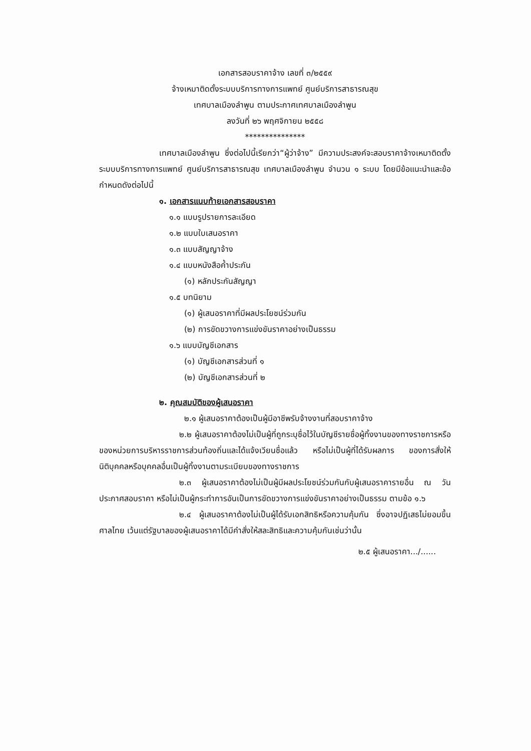เอกสารสอบราคาจ้าง เลขที่ ๓/๒๕๕๙
จ้างเหมาติดตั้งระบบบริการทางการแพทย์ ศูนย์บริการสาธารณสุข
เทศบาลเมืองลำพูน ตามประกาศเทศบาลเมืองลำพูน
ลงวันที่ ๒๖ พฤศจิกายน ๒๕๕๘
***************
เทศบาลเมืองลำพูน ซึ่งต่อไปนี้เรียกว่า“ผู้ว่าจ้าง” มีความประสงค์จะสอบราคาจ้างเหมาติดตั้งระบบบริการทางการแพทย์ ศูนย์บริการสาธารณสุข เทศบาลเมืองลำพูน จำนวน ๑ ระบบ โดยมีข้อแนะนำและข้อกำหนดดังต่อไปนี้
๑. เอกสารแนบท้ายเอกสารสอบราคา
๑.๑ แบบรูปรายการละเอียด
๑.๒ แบบใบเสนอราคา
๑.๓ แบบสัญญาจ้าง
๑.๔ แบบหนังสือค้ำประกัน
(๑) หลักประกันสัญญา
๑.๕ บทนิยาม
(๑) ผู้เสนอราคาที่มีผลประโยชน์ร่วมกัน
(๒) การขัดขวางการแข่งขันราคาอย่างเป็นธรรม
๑.๖ แบบบัญชีเอกสาร
(๑) บัญชีเอกสารส่วนที่ ๑
(๒) บัญชีเอกสารส่วนที่ ๒
๒. คุณสมบัติของผู้เสนอราคา
๒.๑ ผู้เสนอราคาต้องเป็นผู้มีอาชีพรับจ้างงานที่สอบราคาจ้าง
๒.๒ ผู้เสนอราคาต้องไม่เป็นผู้ที่ถูกระบุชื่อไว้ในบัญชีรายชื่อผู้ทิ้งงานของทางราชการหรือของหน่วยการบริหารราชการส่วนท้องถิ่นและได้แจ้งเวียนชื่อแล้ว หรือไม่เป็นผู้ที่ได้รับผลการ ของการสั่งให้นิติบุคคลหรือบุคคลอื่นเป็นผู้ทิ้งงานตามระเบียบของทางราชการ
๒.๓ ผู้เสนอราคาต้องไม่เป็นผู้มีผลประโยชน์ร่วมกันกับผู้เสนอราคารายอื่น ณ วันประกาศสอบราคา หรือไม่เป็นผู้กระทำการอันเป็นการขัดขวางการแข่งขันราคาอย่างเป็นธรรม ตามข้อ ๑.๖
๒.๔ ผู้เสนอราคาต้องไม่เป็นผู้ได้รับเอกสิทธิหรือความคุ้มกัน ซึ่งอาจปฏิเสธไม่ยอมขึ้นศาลไทย เว้นแต่รัฐบาลของผู้เสนอราคาได้มีคำสั่งให้สละสิทธิและความคุ้มกันเช่นว่านั้น
๒.๕ ผู้เสนอราคา.../......